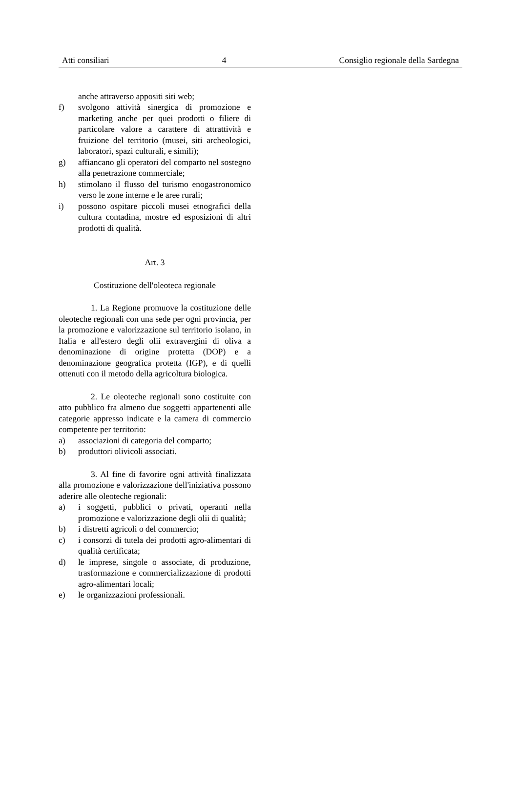Atti consiliari 4 Consiglio regionale della Sardegna
anche attraverso appositi siti web;
f) svolgono attività sinergica di promozione e marketing anche per quei prodotti o filiere di particolare valore a carattere di attrattività e fruizione del territorio (musei, siti archeologici, laboratori, spazi culturali, e simili);
g) affiancano gli operatori del comparto nel sostegno alla penetrazione commerciale;
h) stimolano il flusso del turismo enogastronomico verso le zone interne e le aree rurali;
i) possono ospitare piccoli musei etnografici della cultura contadina, mostre ed esposizioni di altri prodotti di qualità.
Art. 3
Costituzione dell'oleoteca regionale
1. La Regione promuove la costituzione delle oleoteche regionali con una sede per ogni provincia, per la promozione e valorizzazione sul territorio isolano, in Italia e all'estero degli olii extravergini di oliva a denominazione di origine protetta (DOP) e a denominazione geografica protetta (IGP), e di quelli ottenuti con il metodo della agricoltura biologica.
2. Le oleoteche regionali sono costituite con atto pubblico fra almeno due soggetti appartenenti alle categorie appresso indicate e la camera di commercio competente per territorio:
a) associazioni di categoria del comparto;
b) produttori olivicoli associati.
3. Al fine di favorire ogni attività finalizzata alla promozione e valorizzazione dell'iniziativa possono aderire alle oleoteche regionali:
a) i soggetti, pubblici o privati, operanti nella promozione e valorizzazione degli olii di qualità;
b) i distretti agricoli o del commercio;
c) i consorzi di tutela dei prodotti agro-alimentari di qualità certificata;
d) le imprese, singole o associate, di produzione, trasformazione e commercializzazione di prodotti agro-alimentari locali;
e) le organizzazioni professionali.